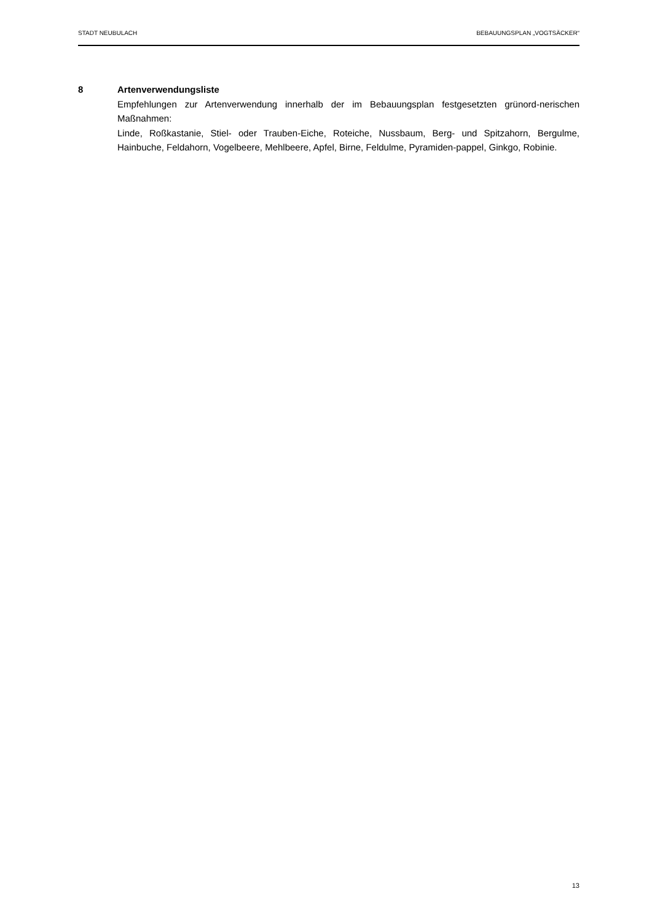STADT NEUBULACH BEBAUUNGSPLAN „VOGTSÄCKER“
8 Artenverwendungsliste
Empfehlungen zur Artenverwendung innerhalb der im Bebauungsplan festgesetzten grünord-nerischen Maßnahmen:
Linde, Roßkastanie, Stiel- oder Trauben-Eiche, Roteiche, Nussbaum, Berg- und Spitzahorn, Bergulme, Hainbuche, Feldahorn, Vogelbeere, Mehlbeere, Apfel, Birne, Feldulme, Pyramiden-pappel, Ginkgo, Robinie.
13